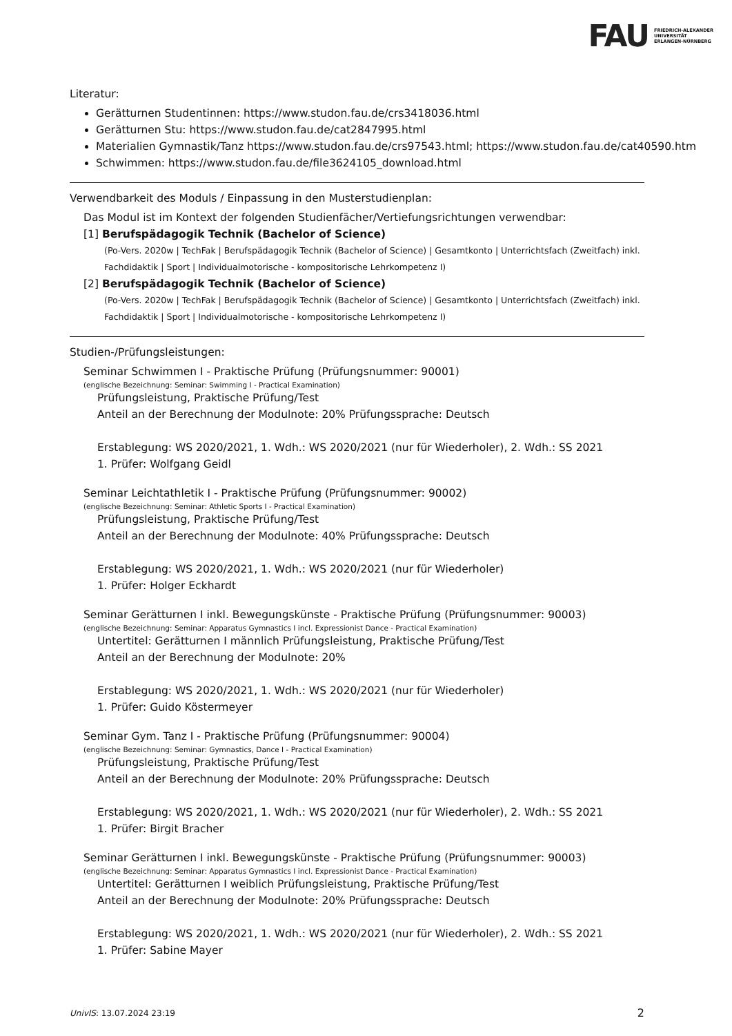FAU FRIEDRICH-ALEXANDER
UNIVERSITÄT
ERLANGEN-NÜRNBERG
Literatur:
Gerätturnen Studentinnen: https://www.studon.fau.de/crs3418036.html
Gerätturnen Stu: https://www.studon.fau.de/cat2847995.html
Materialien Gymnastik/Tanz https://www.studon.fau.de/crs97543.html; https://www.studon.fau.de/cat40590.htm
Schwimmen: https://www.studon.fau.de/file3624105_download.html
Verwendbarkeit des Moduls / Einpassung in den Musterstudienplan:
Das Modul ist im Kontext der folgenden Studienfächer/Vertiefungsrichtungen verwendbar:
[1] Berufspädagogik Technik (Bachelor of Science)
(Po-Vers. 2020w | TechFak | Berufspädagogik Technik (Bachelor of Science) | Gesamtkonto | Unterrichtsfach (Zweitfach) inkl. Fachdidaktik | Sport | Individualmotorische - kompositorische Lehrkompetenz I)
[2] Berufspädagogik Technik (Bachelor of Science)
(Po-Vers. 2020w | TechFak | Berufspädagogik Technik (Bachelor of Science) | Gesamtkonto | Unterrichtsfach (Zweitfach) inkl. Fachdidaktik | Sport | Individualmotorische - kompositorische Lehrkompetenz I)
Studien-/Prüfungsleistungen:
Seminar Schwimmen I - Praktische Prüfung (Prüfungsnummer: 90001)
(englische Bezeichnung: Seminar: Swimming I - Practical Examination)
Prüfungsleistung, Praktische Prüfung/Test
Anteil an der Berechnung der Modulnote: 20% Prüfungssprache: Deutsch
Erstablegung: WS 2020/2021, 1. Wdh.: WS 2020/2021 (nur für Wiederholer), 2. Wdh.: SS 2021
1. Prüfer: Wolfgang Geidl
Seminar Leichtathletik I - Praktische Prüfung (Prüfungsnummer: 90002)
(englische Bezeichnung: Seminar: Athletic Sports I - Practical Examination)
Prüfungsleistung, Praktische Prüfung/Test
Anteil an der Berechnung der Modulnote: 40% Prüfungssprache: Deutsch
Erstablegung: WS 2020/2021, 1. Wdh.: WS 2020/2021 (nur für Wiederholer)
1. Prüfer: Holger Eckhardt
Seminar Gerätturnen I inkl. Bewegungskünste - Praktische Prüfung (Prüfungsnummer: 90003)
(englische Bezeichnung: Seminar: Apparatus Gymnastics I incl. Expressionist Dance - Practical Examination)
Untertitel: Gerätturnen I männlich Prüfungsleistung, Praktische Prüfung/Test
Anteil an der Berechnung der Modulnote: 20%
Erstablegung: WS 2020/2021, 1. Wdh.: WS 2020/2021 (nur für Wiederholer)
1. Prüfer: Guido Köstermeyer
Seminar Gym. Tanz I - Praktische Prüfung (Prüfungsnummer: 90004)
(englische Bezeichnung: Seminar: Gymnastics, Dance I - Practical Examination)
Prüfungsleistung, Praktische Prüfung/Test
Anteil an der Berechnung der Modulnote: 20% Prüfungssprache: Deutsch
Erstablegung: WS 2020/2021, 1. Wdh.: WS 2020/2021 (nur für Wiederholer), 2. Wdh.: SS 2021
1. Prüfer: Birgit Bracher
Seminar Gerätturnen I inkl. Bewegungskünste - Praktische Prüfung (Prüfungsnummer: 90003)
(englische Bezeichnung: Seminar: Apparatus Gymnastics I incl. Expressionist Dance - Practical Examination)
Untertitel: Gerätturnen I weiblich Prüfungsleistung, Praktische Prüfung/Test
Anteil an der Berechnung der Modulnote: 20% Prüfungssprache: Deutsch
Erstablegung: WS 2020/2021, 1. Wdh.: WS 2020/2021 (nur für Wiederholer), 2. Wdh.: SS 2021
1. Prüfer: Sabine Mayer
UnivIS: 13.07.2024 23:19 2